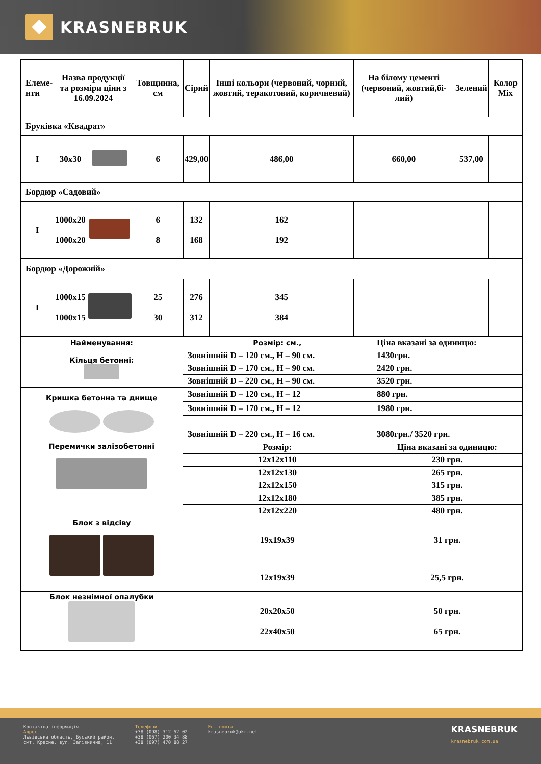KRASNEBRUK
| Елеме- нти | Назва продукції та розміри ціни з 16.09.2024 | | Товщинна, см | Сірий | Інші кольори (червоний, чорний, жовтий, теракотовий, коричневий) | На білому цементі (червоний, жовтий,бі-лий) | Зелений | Колор Mix |
| --- | --- | --- | --- | --- | --- | --- | --- | --- |
| Бруківка «Квадрат» | | | | | | | | |
| I | 30x30 | | 6 | 429,00 | 486,00 | 660,00 | 537,00 | |
| Бордюр «Садовий» | | | | | | | | |
| I | 1000x20 1000x20 | | 6 8 | 132 168 | 162 192 | | | |
| Бордюр «Дорожній» | | | | | | | | |
| I | 1000x15 1000x15 | | 25 30 | 276 312 | 345 384 | | | |
| Найменування: | Розмір: см., | Ціна вказані за одиницю: |
| Кільця бетонні: | Зовнішній D – 120 см., H – 90 см. | 1430грн. |
| | Зовнішній D – 170 см., H – 90 см. | 2420 грн. |
| | Зовнішній D – 220 см., H – 90 см. | 3520 грн. |
| Кришка бетонна та днище | Зовнішній D – 120 см., H – 12 | 880 грн. |
| | Зовнішній D – 170 см., H – 12 | 1980 грн. |
| | Зовнішній D – 220 см., H – 16 см. | 3080грн./ 3520 грн. |
| Перемички залізобетонні | Розмір: | Ціна вказані за одиницю: |
| | 12x12x110 | 230 грн. |
| | 12x12x130 | 265 грн. |
| | 12x12x150 | 315 грн. |
| | 12x12x180 | 385 грн. |
| | 12x12x220 | 480 грн. |
| Блок з відсіву | 19x19x39 | 31 грн. |
| | 12x19x39 | 25,5 грн. |
| Блок незнімної опалубки | 20x20x50 22x40x50 | 50 грн. 65 грн. |
Контактна інформація
Адрес
Львівська область, Буський район,
смт. Красне, вул. Залізнична, 11
Телефони
+38 (098) 312 52 02
+38 (067) 200 34 88
+38 (097) 470 88 27
Ел. пошта
krasnebruk@ukr.net
KRASNEBRUK
krasnebruk.com.ua